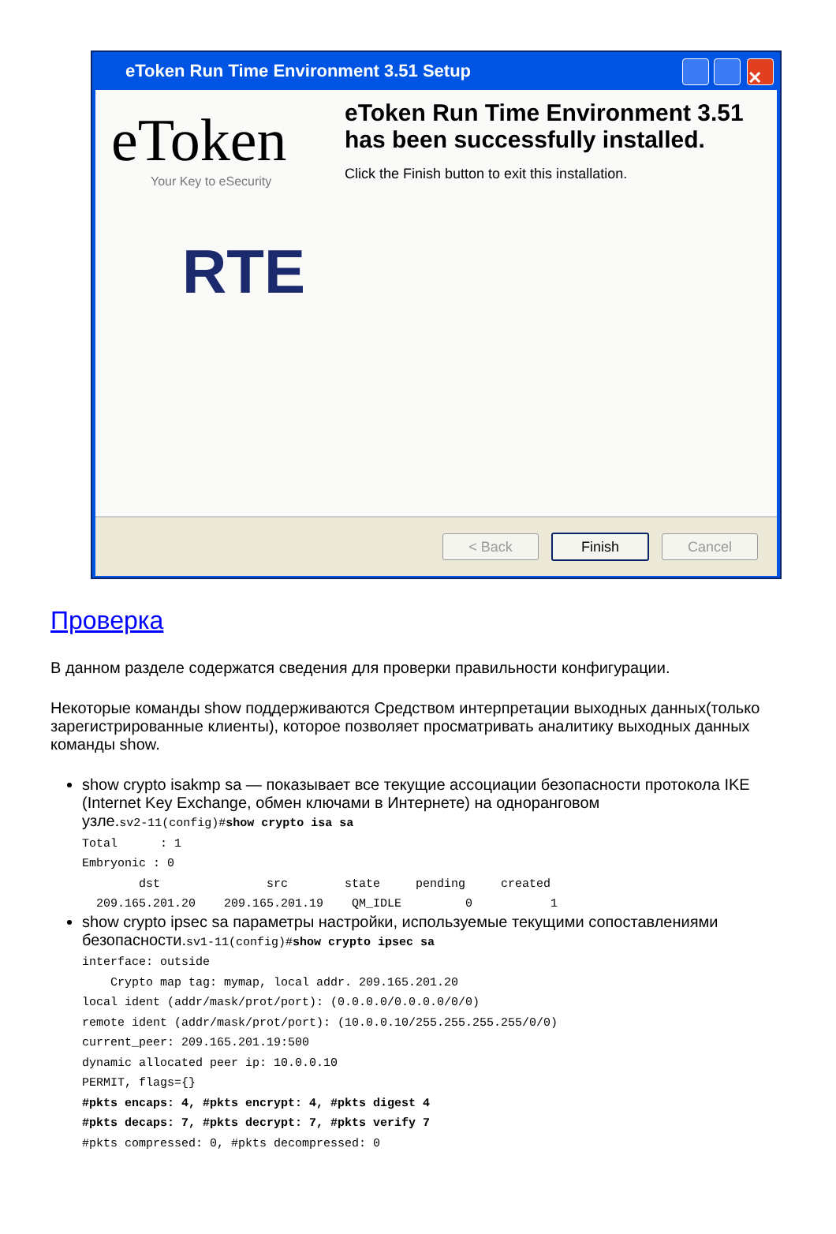eToken Run Time Environment 3.51 Setup ✕
eToken
Your Key to eSecurity
RTE
eToken Run Time Environment 3.51 has been successfully installed.
Click the Finish button to exit this installation.
< Back Finish Cancel
Проверка
В данном разделе содержатся сведения для проверки правильности конфигурации.
Некоторые команды show поддерживаются Средством интерпретации выходных данных(только зарегистрированные клиенты), которое позволяет просматривать аналитику выходных данных команды show.
show crypto isakmp sa — показывает все текущие ассоциации безопасности протокола IKE (Internet Key Exchange, обмен ключами в Интернете) на одноранговом узле.
sv2-11(config)#show crypto isa sa
Total      : 1
Embryonic : 0
        dst               src        state     pending     created
  209.165.201.20    209.165.201.19    QM_IDLE         0           1
show crypto ipsec sa параметры настройки, используемые текущими сопоставлениями безопасности.
sv1-11(config)#show crypto ipsec sa
interface: outside
    Crypto map tag: mymap, local addr. 209.165.201.20
local ident (addr/mask/prot/port): (0.0.0.0/0.0.0.0/0/0)
remote ident (addr/mask/prot/port): (10.0.0.10/255.255.255.255/0/0)
current_peer: 209.165.201.19:500
dynamic allocated peer ip: 10.0.0.10
PERMIT, flags={}
#pkts encaps: 4, #pkts encrypt: 4, #pkts digest 4
#pkts decaps: 7, #pkts decrypt: 7, #pkts verify 7
#pkts compressed: 0, #pkts decompressed: 0